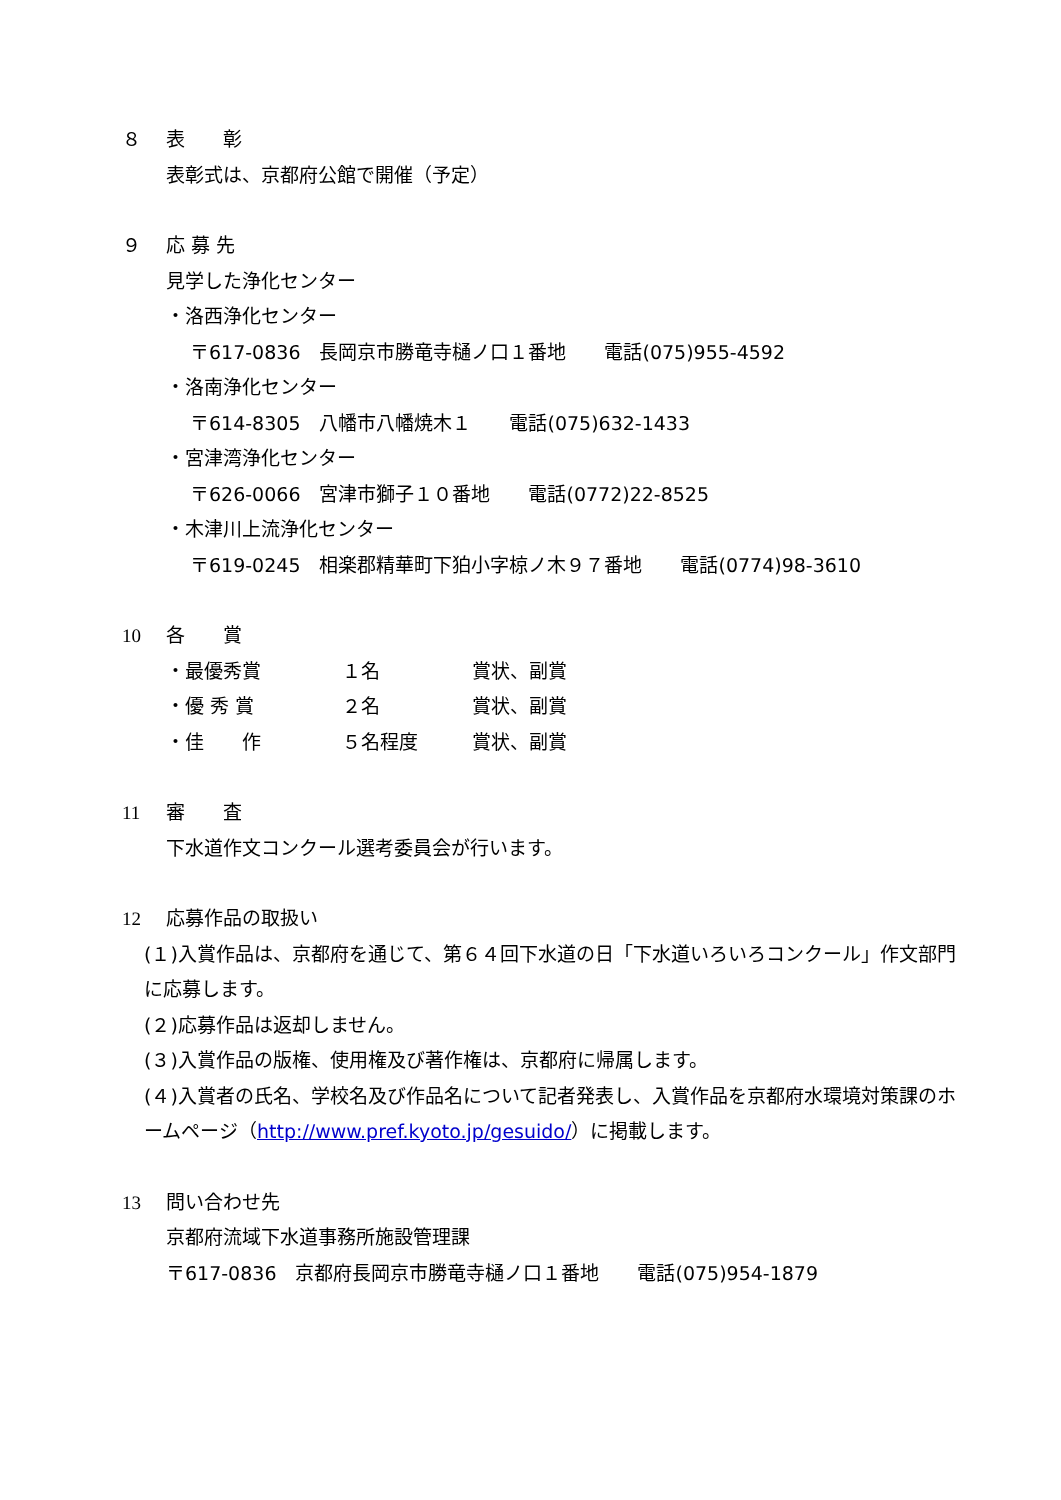８ 表　　彰
表彰式は、京都府公館で開催（予定）
９ 応 募 先
見学した浄化センター
・洛西浄化センター
〒617-0836　長岡京市勝竜寺樋ノ口１番地　　電話(075)955-4592
・洛南浄化センター
〒614-8305　八幡市八幡焼木１　　電話(075)632-1433
・宮津湾浄化センター
〒626-0066　宮津市獅子１０番地　　電話(0772)22-8525
・木津川上流浄化センター
〒619-0245　相楽郡精華町下狛小字椋ノ木９７番地　　電話(0774)98-3610
10 各　　賞
・最優秀賞 １名 賞状、副賞
・優 秀 賞 ２名 賞状、副賞
・佳　　作 ５名程度 賞状、副賞
11 審　　査
下水道作文コンクール選考委員会が行います。
12 応募作品の取扱い
(１)入賞作品は、京都府を通じて、第６４回下水道の日「下水道いろいろコンクール」作文部門に応募します。
(２)応募作品は返却しません。
(３)入賞作品の版権、使用権及び著作権は、京都府に帰属します。
(４)入賞者の氏名、学校名及び作品名について記者発表し、入賞作品を京都府水環境対策課のホームページ（http://www.pref.kyoto.jp/gesuido/）に掲載します。
13 問い合わせ先
京都府流域下水道事務所施設管理課
〒617-0836　京都府長岡京市勝竜寺樋ノ口１番地　　電話(075)954-1879